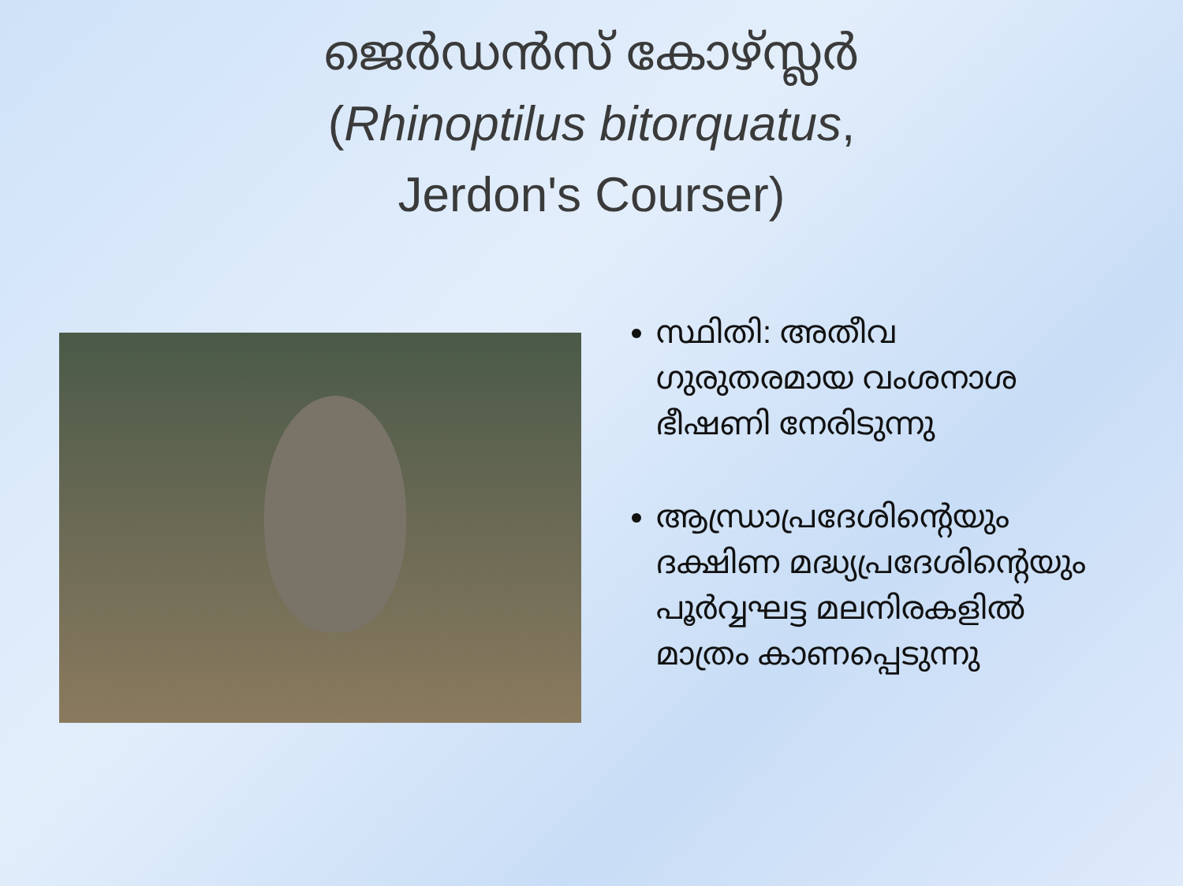ജെർഡൻസ് കോഴ്സ്ലർ
(Rhinoptilus bitorquatus,
Jerdon's Courser)
സ്ഥിതി: അതീവ ഗുരുതരമായ വംശനാശ ഭീഷണി നേരിടുന്നു
ആന്ധ്രാപ്രദേശിന്റെയും ദക്ഷിണ മദ്ധ്യപ്രദേശിന്റെയും പൂർവ്വഘട്ട മലനിരകളിൽ മാത്രം കാണപ്പെടുന്നു